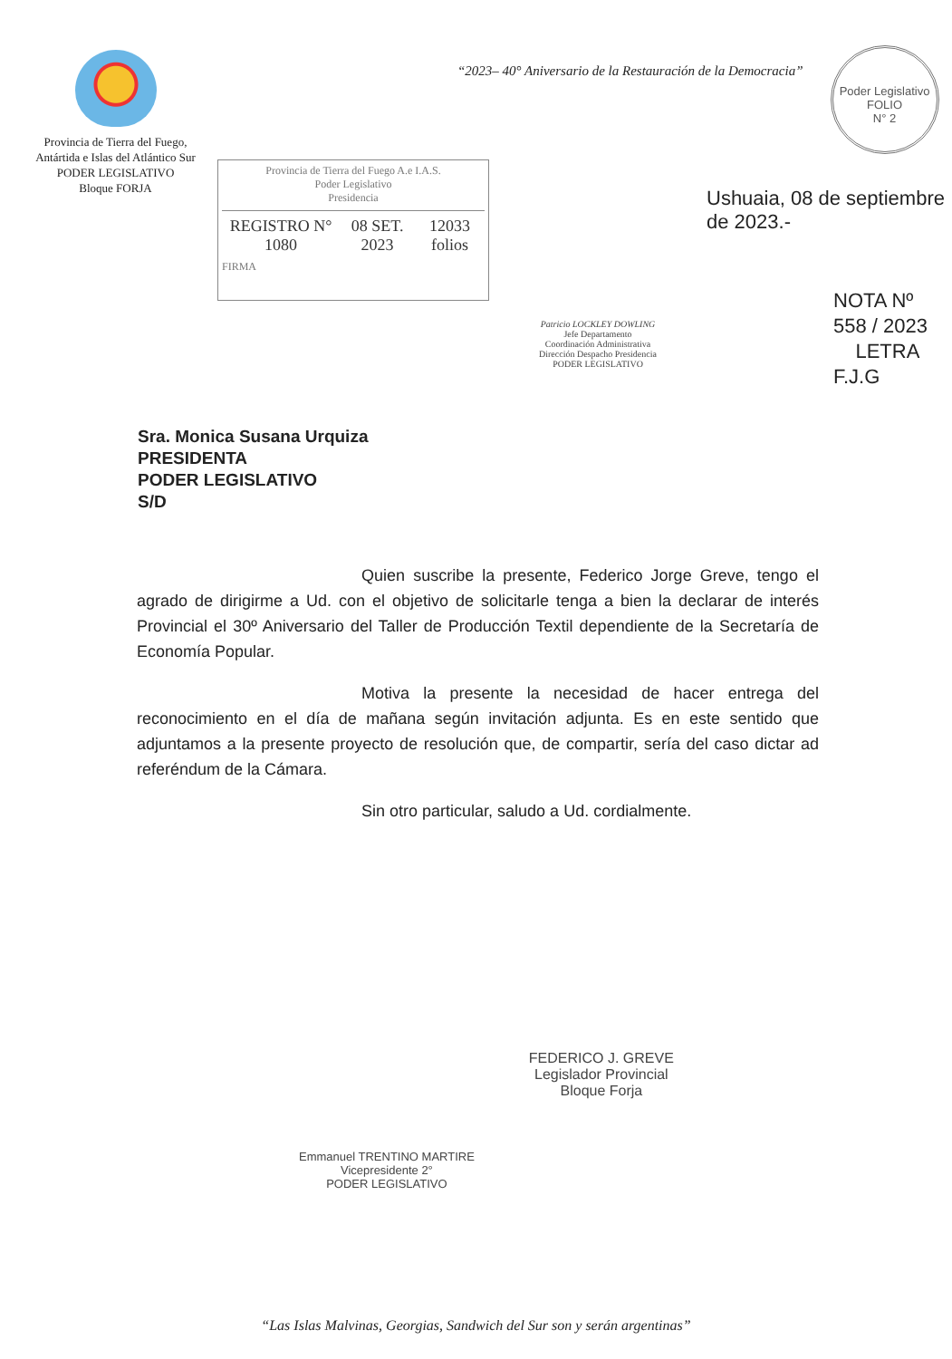Provincia de Tierra del Fuego,
Antártida e Islas del Atlántico Sur
PODER LEGISLATIVO
Bloque FORJA
“2023– 40° Aniversario de la Restauración de la Democracia”
Poder Legislativo
FOLIO
N° 2
Provincia de Tierra del Fuego A.e I.A.S.
Poder Legislativo
Presidencia
REGISTRO N° 1080 08 SET. 2023 12033 folios
FIRMA
Patricio LOCKLEY DOWLING
Jefe Departamento
Coordinación Administrativa
Dirección Despacho Presidencia
PODER LEGISLATIVO
Ushuaia, 08 de septiembre de 2023.-
NOTA Nº 558 / 2023
LETRA F.J.G
Sra. Monica Susana Urquiza
PRESIDENTA
PODER LEGISLATIVO
S/D
Quien suscribe la presente, Federico Jorge Greve, tengo el agrado de dirigirme a Ud. con el objetivo de solicitarle tenga a bien la declarar de interés Provincial el 30º Aniversario del Taller de Producción Textil dependiente de la Secretaría de Economía Popular.
Motiva la presente la necesidad de hacer entrega del reconocimiento en el día de mañana según invitación adjunta. Es en este sentido que adjuntamos a la presente proyecto de resolución que, de compartir, sería del caso dictar ad referéndum de la Cámara.
Sin otro particular, saludo a Ud. cordialmente.
Emmanuel TRENTINO MARTIRE
Vicepresidente 2°
PODER LEGISLATIVO
FEDERICO J. GREVE
Legislador Provincial
Bloque Forja
“Las Islas Malvinas, Georgias, Sandwich del Sur son y serán argentinas”